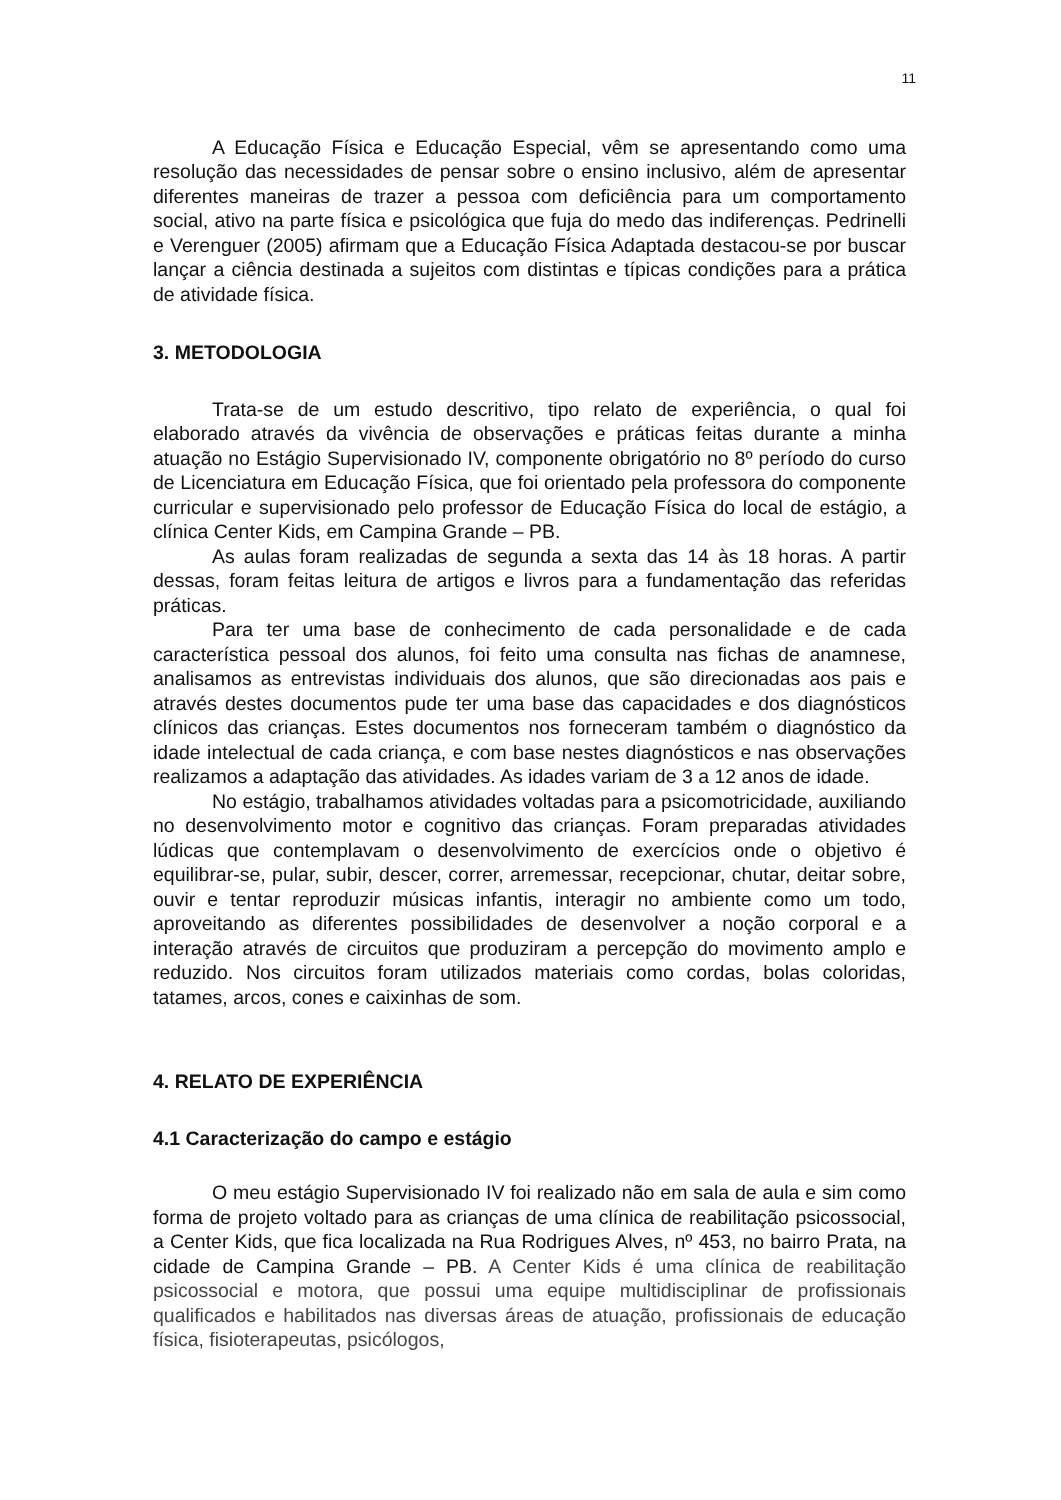11
A Educação Física e Educação Especial, vêm se apresentando como uma resolução das necessidades de pensar sobre o ensino inclusivo, além de apresentar diferentes maneiras de trazer a pessoa com deficiência para um comportamento social, ativo na parte física e psicológica que fuja do medo das indiferenças. Pedrinelli e Verenguer (2005) afirmam que a Educação Física Adaptada destacou-se por buscar lançar a ciência destinada a sujeitos com distintas e típicas condições para a prática de atividade física.
3. METODOLOGIA
Trata-se de um estudo descritivo, tipo relato de experiência, o qual foi elaborado através da vivência de observações e práticas feitas durante a minha atuação no Estágio Supervisionado IV, componente obrigatório no 8º período do curso de Licenciatura em Educação Física, que foi orientado pela professora do componente curricular e supervisionado pelo professor de Educação Física do local de estágio, a clínica Center Kids, em Campina Grande – PB.
As aulas foram realizadas de segunda a sexta das 14 às 18 horas. A partir dessas, foram feitas leitura de artigos e livros para a fundamentação das referidas práticas.
Para ter uma base de conhecimento de cada personalidade e de cada característica pessoal dos alunos, foi feito uma consulta nas fichas de anamnese, analisamos as entrevistas individuais dos alunos, que são direcionadas aos pais e através destes documentos pude ter uma base das capacidades e dos diagnósticos clínicos das crianças. Estes documentos nos forneceram também o diagnóstico da idade intelectual de cada criança, e com base nestes diagnósticos e nas observações realizamos a adaptação das atividades. As idades variam de 3 a 12 anos de idade.
No estágio, trabalhamos atividades voltadas para a psicomotricidade, auxiliando no desenvolvimento motor e cognitivo das crianças. Foram preparadas atividades lúdicas que contemplavam o desenvolvimento de exercícios onde o objetivo é equilibrar-se, pular, subir, descer, correr, arremessar, recepcionar, chutar, deitar sobre, ouvir e tentar reproduzir músicas infantis, interagir no ambiente como um todo, aproveitando as diferentes possibilidades de desenvolver a noção corporal e a interação através de circuitos que produziram a percepção do movimento amplo e reduzido. Nos circuitos foram utilizados materiais como cordas, bolas coloridas, tatames, arcos, cones e caixinhas de som.
4. RELATO DE EXPERIÊNCIA
4.1 Caracterização do campo e estágio
O meu estágio Supervisionado IV foi realizado não em sala de aula e sim como forma de projeto voltado para as crianças de uma clínica de reabilitação psicossocial, a Center Kids, que fica localizada na Rua Rodrigues Alves, nº 453, no bairro Prata, na cidade de Campina Grande – PB. A Center Kids é uma clínica de reabilitação psicossocial e motora, que possui uma equipe multidisciplinar de profissionais qualificados e habilitados nas diversas áreas de atuação, profissionais de educação física, fisioterapeutas, psicólogos,